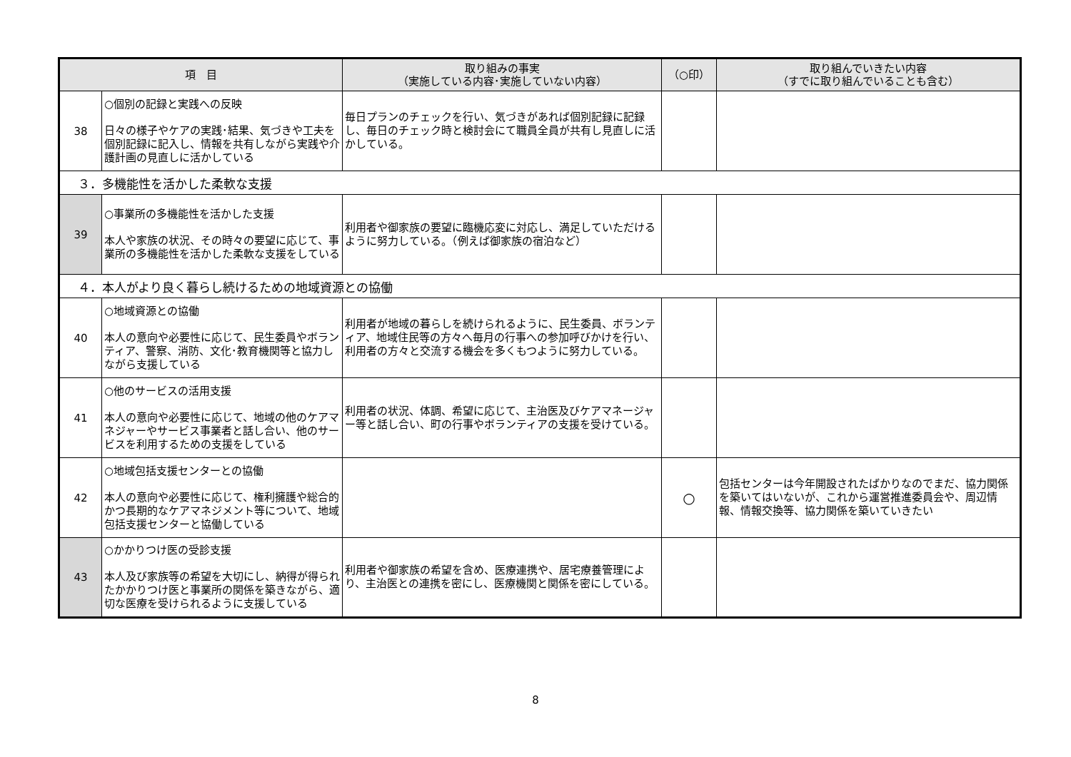| 項 目 | | 取り組みの事実 （実施している内容･実施していない内容） | （○印） | 取り組んでいきたい内容 （すでに取り組んでいることも含む） |
| --- | --- | --- | --- | --- |
| 38 | ○個別の記録と実践への反映 日々の様子やケアの実践･結果、気づきや工夫を個別記録に記入し、情報を共有しながら実践や介護計画の見直しに活かしている | 毎日プランのチェックを行い、気づきがあれば個別記録に記録し、毎日のチェック時と検討会にて職員全員が共有し見直しに活かしている。 | | |
| ３．多機能性を活かした柔軟な支援 | | | | |
| 39 | ○事業所の多機能性を活かした支援 本人や家族の状況、その時々の要望に応じて、事業所の多機能性を活かした柔軟な支援をしている | 利用者や御家族の要望に臨機応変に対応し、満足していただけるように努力している。（例えば御家族の宿泊など） | | |
| ４．本人がより良く暮らし続けるための地域資源との協働 | | | | |
| 40 | ○地域資源との協働 本人の意向や必要性に応じて、民生委員やボランティア、警察、消防、文化･教育機関等と協力しながら支援している | 利用者が地域の暮らしを続けられるように、民生委員、ボランティア、地域住民等の方々へ毎月の行事への参加呼びかけを行い、利用者の方々と交流する機会を多くもつように努力している。 | | |
| 41 | ○他のサービスの活用支援 本人の意向や必要性に応じて、地域の他のケアマネジャーやサービス事業者と話し合い、他のサービスを利用するための支援をしている | 利用者の状況、体調、希望に応じて、主治医及びケアマネージャー等と話し合い、町の行事やボランティアの支援を受けている。 | | |
| 42 | ○地域包括支援センターとの協働 本人の意向や必要性に応じて、権利擁護や総合的かつ長期的なケアマネジメント等について、地域包括支援センターと協働している | | ○ | 包括センターは今年開設されたばかりなのでまだ、協力関係を築いてはいないが、これから運営推進委員会や、周辺情報、情報交換等、協力関係を築いていきたい |
| 43 | ○かかりつけ医の受診支援 本人及び家族等の希望を大切にし、納得が得られたかかりつけ医と事業所の関係を築きながら、適切な医療を受けられるように支援している | 利用者や御家族の希望を含め、医療連携や、居宅療養管理により、主治医との連携を密にし、医療機関と関係を密にしている。 | | |
8